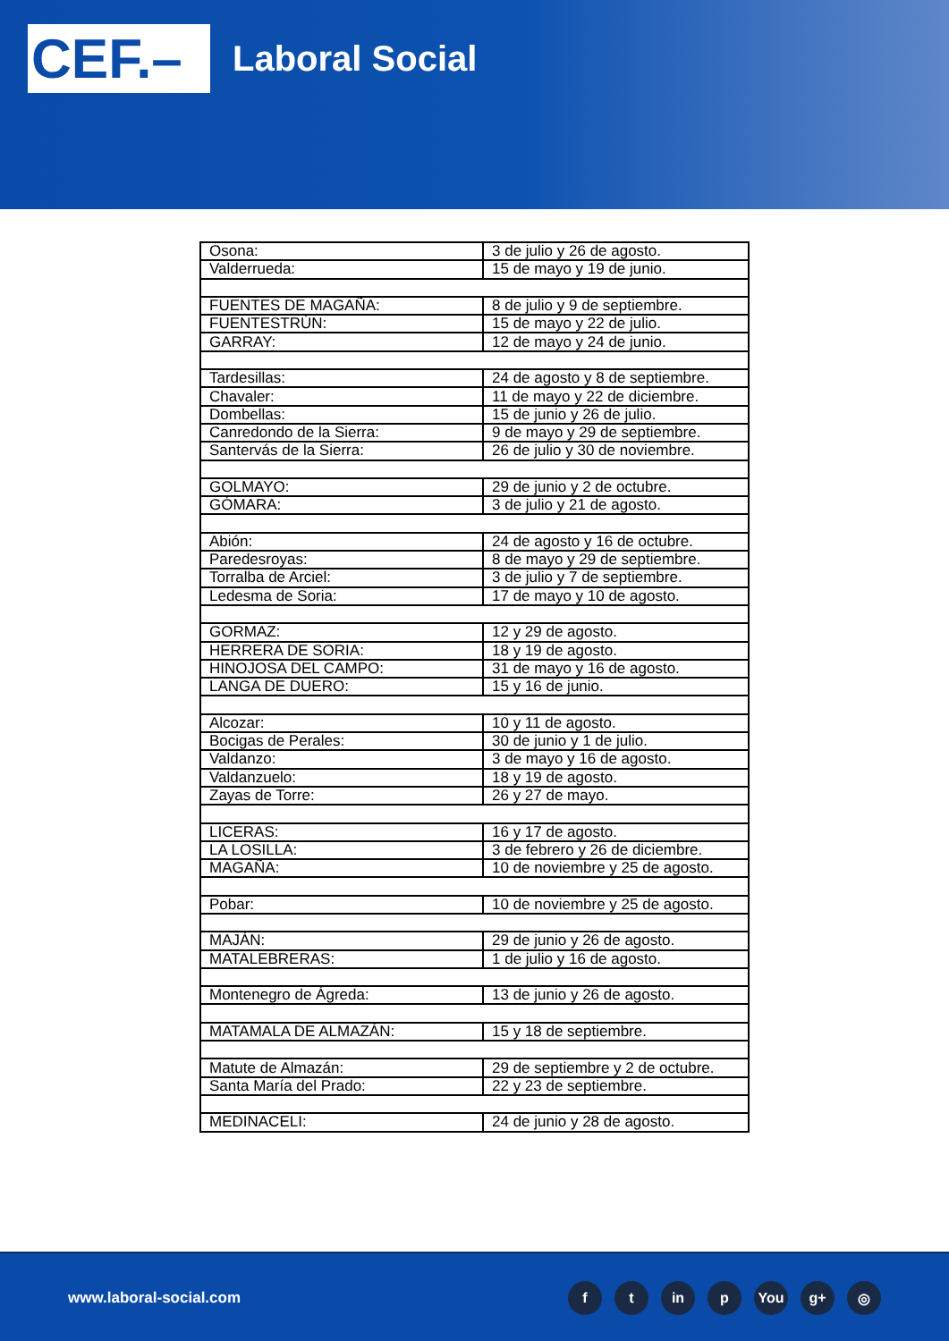CEF.–
Laboral Social
| Osona: | 3 de julio y 26 de agosto. |
| Valderrueda: | 15 de mayo y 19 de junio. |
| FUENTES DE MAGAÑA: | 8 de julio y 9 de septiembre. |
| FUENTESTRÚN: | 15 de mayo y 22 de julio. |
| GARRAY: | 12 de mayo y 24 de junio. |
| Tardesillas: | 24 de agosto y 8 de septiembre. |
| Chavaler: | 11 de mayo y 22 de diciembre. |
| Dombellas: | 15 de junio y 26 de julio. |
| Canredondo de la Sierra: | 9 de mayo y 29 de septiembre. |
| Santervás de la Sierra: | 26 de julio y 30 de noviembre. |
| GOLMAYO: | 29 de junio y 2 de octubre. |
| GÓMARA: | 3 de julio y 21 de agosto. |
| Abión: | 24 de agosto y 16 de octubre. |
| Paredesroyas: | 8 de mayo y 29 de septiembre. |
| Torralba de Arciel: | 3 de julio y 7 de septiembre. |
| Ledesma de Soria: | 17 de mayo y 10 de agosto. |
| GORMAZ: | 12 y 29 de agosto. |
| HERRERA DE SORIA: | 18 y 19 de agosto. |
| HINOJOSA DEL CAMPO: | 31 de mayo y 16 de agosto. |
| LANGA DE DUERO: | 15 y 16 de junio. |
| Alcozar: | 10 y 11 de agosto. |
| Bocigas de Perales: | 30 de junio y 1 de julio. |
| Valdanzo: | 3 de mayo y 16 de agosto. |
| Valdanzuelo: | 18 y 19 de agosto. |
| Zayas de Torre: | 26 y 27 de mayo. |
| LICERAS: | 16 y 17 de agosto. |
| LA LOSILLA: | 3 de febrero y 26 de diciembre. |
| MAGAÑA: | 10 de noviembre y 25 de agosto. |
| Pobar: | 10 de noviembre y 25 de agosto. |
| MAJÁN: | 29 de junio y 26 de agosto. |
| MATALEBRERAS: | 1 de julio y 16 de agosto. |
| Montenegro de Ágreda: | 13 de junio y 26 de agosto. |
| MATAMALA DE ALMAZÁN: | 15 y 18 de septiembre. |
| Matute de Almazán: | 29 de septiembre y 2 de octubre. |
| Santa María del Prado: | 22 y 23 de septiembre. |
| MEDINACELI: | 24 de junio y 28 de agosto. |
www.laboral-social.com
ft in p You g+ ◎